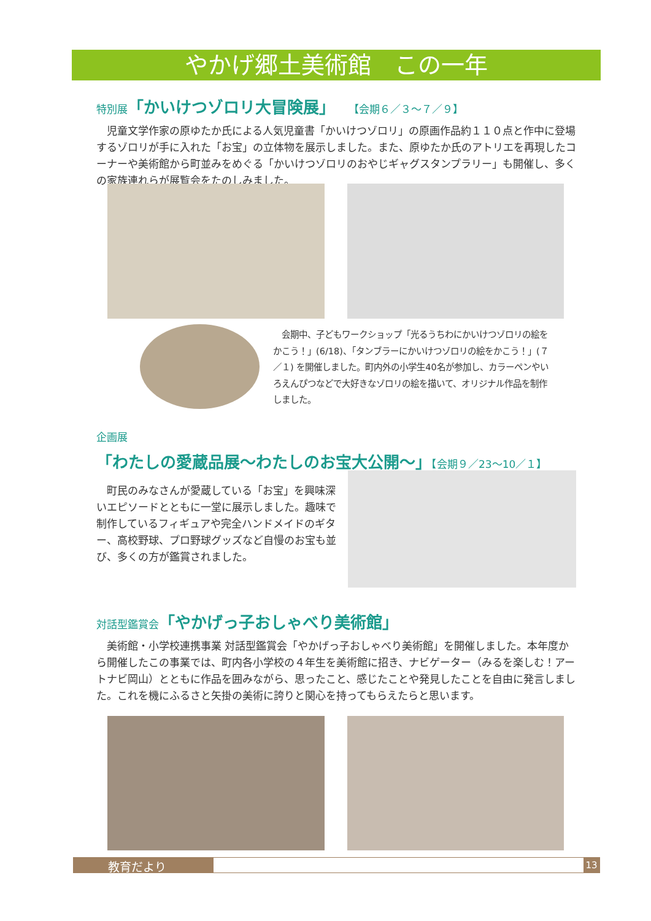やかげ郷土美術館　この一年
特別展「かいけつゾロリ大冒険展」　 【会期６／３～７／９】
　児童文学作家の原ゆたか氏による人気児童書「かいけつゾロリ」の原画作品約１１０点と作中に登場するゾロリが手に入れた「お宝」の立体物を展示しました。また、原ゆたか氏のアトリエを再現したコーナーや美術館から町並みをめぐる「かいけつゾロリのおやじギャグスタンプラリー」も開催し、多くの家族連れらが展覧会をたのしみました。
　会期中、子どもワークショップ「光るうちわにかいけつゾロリの絵をかこう！」(6/18)、「タンブラーにかいけつゾロリの絵をかこう！」(７／１) を開催しました。町内外の小学生40名が参加し、カラーペンやいろえんぴつなどで大好きなゾロリの絵を描いて、オリジナル作品を制作しました。
企画展
「わたしの愛蔵品展～わたしのお宝大公開～」【会期９／23～10／１】
　町民のみなさんが愛蔵している「お宝」を興味深いエピソードとともに一堂に展示しました。趣味で制作しているフィギュアや完全ハンドメイドのギター、高校野球、プロ野球グッズなど自慢のお宝も並び、多くの方が鑑賞されました。
対話型鑑賞会「やかげっ子おしゃべり美術館」
　美術館・小学校連携事業 対話型鑑賞会「やかげっ子おしゃべり美術館」を開催しました。本年度から開催したこの事業では、町内各小学校の４年生を美術館に招き、ナビゲーター（みるを楽しむ！アートナビ岡山）とともに作品を囲みながら、思ったこと、感じたことや発見したことを自由に発言しました。これを機にふるさと矢掛の美術に誇りと関心を持ってもらえたらと思います。
教育だより 13